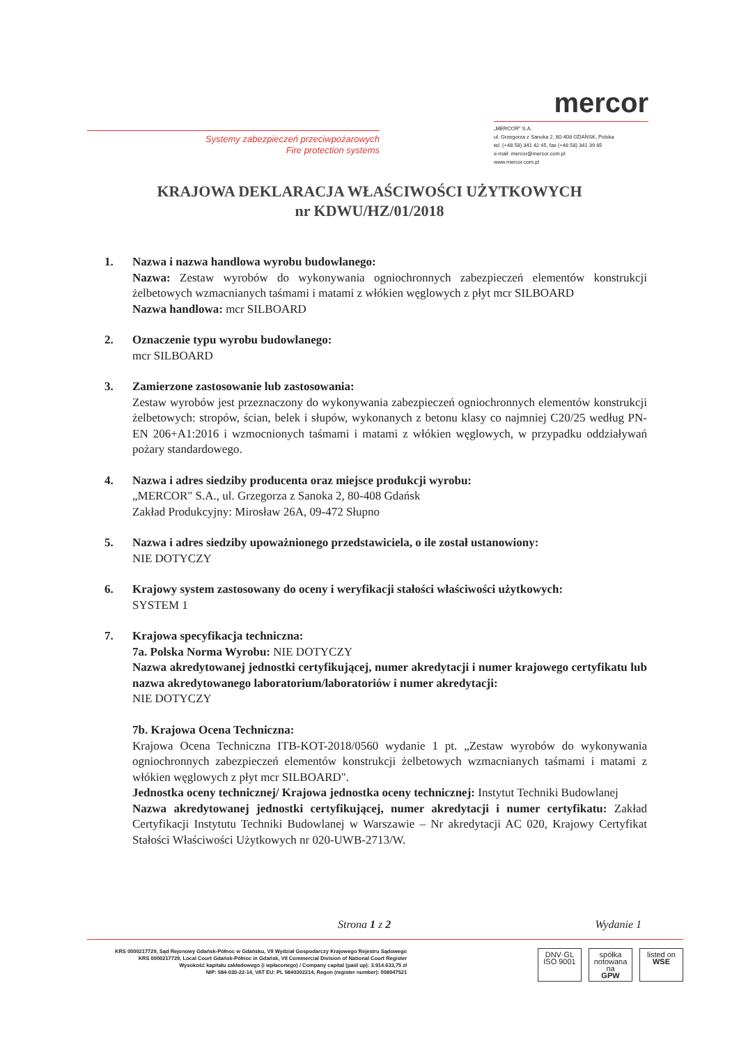Systemy zabezpieczeń przeciwpożarowych
Fire protection systems
mercor
„MERCOR" S.A.
ul. Grzegorza z Sanoka 2, 80-408 GDAŃSK, Polska
tel. (+48 58) 341 42 45, fax (+48 58) 341 39 85
e-mail: mercor@mercor.com.pl
www.mercor.com.pl
KRAJOWA DEKLARACJA WŁAŚCIWOŚCI UŻYTKOWYCH
nr KDWU/HZ/01/2018
1. Nazwa i nazwa handlowa wyrobu budowlanego:
Nazwa: Zestaw wyrobów do wykonywania ogniochronnych zabezpieczeń elementów konstrukcji żelbetowych wzmacnianych taśmami i matami z włókien węglowych z płyt mcr SILBOARD
Nazwa handlowa: mcr SILBOARD
2. Oznaczenie typu wyrobu budowlanego:
mcr SILBOARD
3. Zamierzone zastosowanie lub zastosowania:
Zestaw wyrobów jest przeznaczony do wykonywania zabezpieczeń ogniochronnych elementów konstrukcji żelbetowych: stropów, ścian, belek i słupów, wykonanych z betonu klasy co najmniej C20/25 według PN-EN 206+A1:2016 i wzmocnionych taśmami i matami z włókien węglowych, w przypadku oddziaływań pożary standardowego.
4. Nazwa i adres siedziby producenta oraz miejsce produkcji wyrobu:
„MERCOR" S.A., ul. Grzegorza z Sanoka 2, 80-408 Gdańsk
Zakład Produkcyjny: Mirosław 26A, 09-472 Słupno
5. Nazwa i adres siedziby upoważnionego przedstawiciela, o ile został ustanowiony:
NIE DOTYCZY
6. Krajowy system zastosowany do oceny i weryfikacji stałości właściwości użytkowych:
SYSTEM 1
7. Krajowa specyfikacja techniczna:
7a. Polska Norma Wyrobu: NIE DOTYCZY
Nazwa akredytowanej jednostki certyfikującej, numer akredytacji i numer krajowego certyfikatu lub nazwa akredytowanego laboratorium/laboratoriów i numer akredytacji:
NIE DOTYCZY
7b. Krajowa Ocena Techniczna:
Krajowa Ocena Techniczna ITB-KOT-2018/0560 wydanie 1 pt. „Zestaw wyrobów do wykonywania ogniochronnych zabezpieczeń elementów konstrukcji żelbetowych wzmacnianych taśmami i matami z włókien węglowych z płyt mcr SILBOARD".
Jednostka oceny technicznej/ Krajowa jednostka oceny technicznej: Instytut Techniki Budowlanej
Nazwa akredytowanej jednostki certyfikującej, numer akredytacji i numer certyfikatu: Zakład Certyfikacji Instytutu Techniki Budowlanej w Warszawie – Nr akredytacji AC 020, Krajowy Certyfikat Stałości Właściwości Użytkowych nr 020-UWB-2713/W.
Strona 1 z 2 Wydanie 1
KRS 0000217729, Sąd Rejonowy Gdańsk-Północ w Gdańsku, VII Wydział Gospodarczy Krajowego Rejestru Sądowego
KRS 0000217729, Local Court Gdańsk-Północ in Gdańsk, VII Commercial Division of National Court Register
Wysokość kapitału zakładowego (i wpłaconego) / Company capital (paid up): 3.914.633,75 zł
NIP: 584-030-22-14, VAT EU: PL 5840302214, Regon (register number): 008047521
DNV·GL
ISO 9001
spółka notowana na
GPW
listed on
WSE